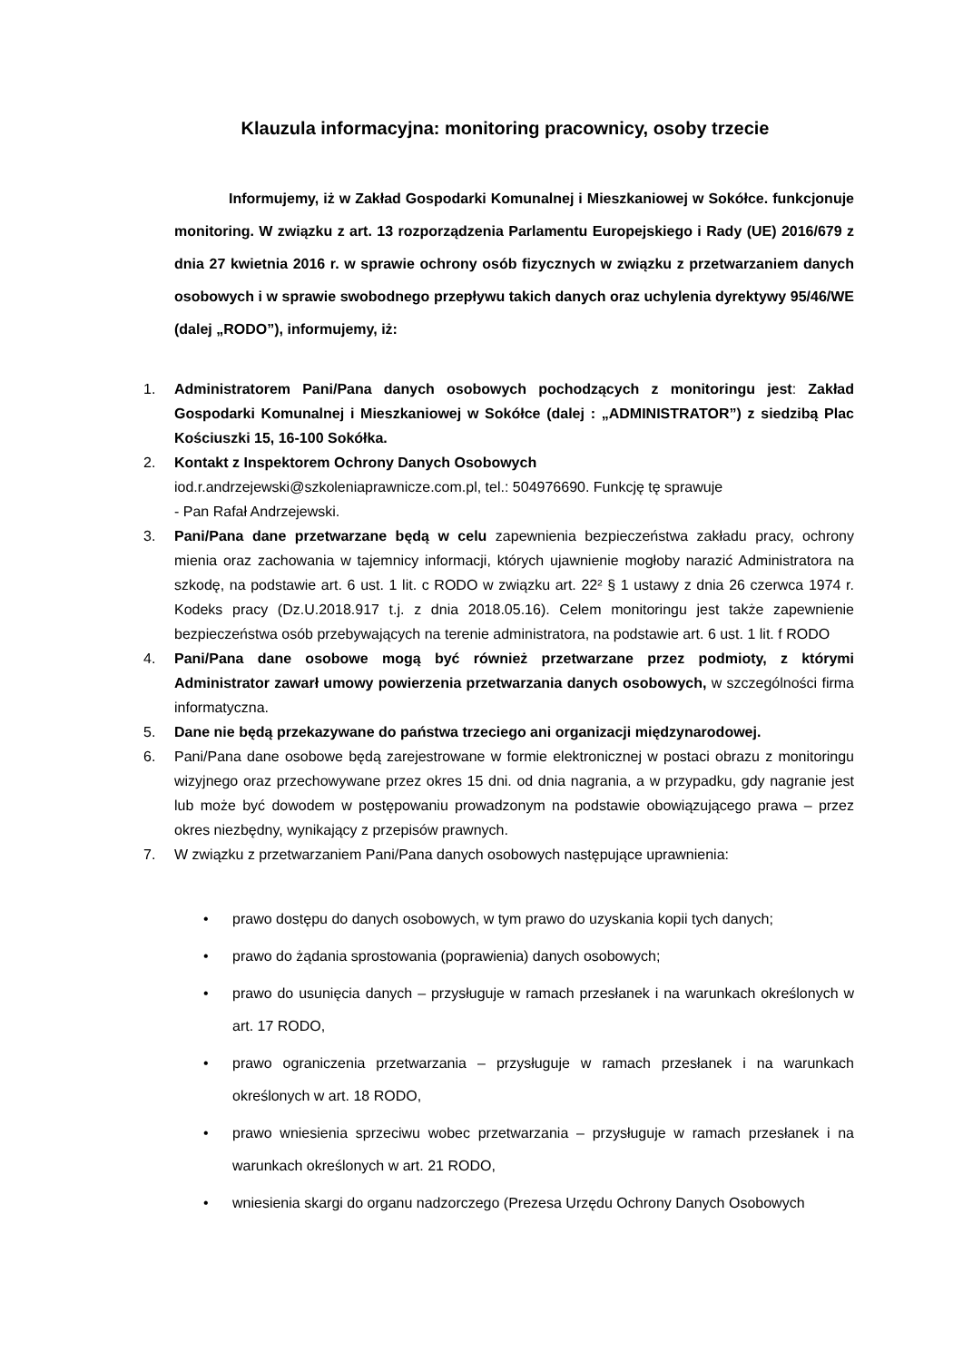Klauzula informacyjna: monitoring pracownicy, osoby trzecie
Informujemy, iż w Zakład Gospodarki Komunalnej i Mieszkaniowej w Sokółce. funkcjonuje monitoring. W związku z art. 13 rozporządzenia Parlamentu Europejskiego i Rady (UE) 2016/679 z dnia 27 kwietnia 2016 r. w sprawie ochrony osób fizycznych w związku z przetwarzaniem danych osobowych i w sprawie swobodnego przepływu takich danych oraz uchylenia dyrektywy 95/46/WE (dalej „RODO”), informujemy, iż:
1. Administratorem Pani/Pana danych osobowych pochodzących z monitoringu jest: Zakład Gospodarki Komunalnej i Mieszkaniowej w Sokółce (dalej : „ADMINISTRATOR”) z siedzibą Plac Kościuszki 15, 16-100 Sokółka.
2. Kontakt z Inspektorem Ochrony Danych Osobowych
iod.r.andrzejewski@szkoleniaprawnicze.com.pl, tel.: 504976690. Funkcję tę sprawuje
- Pan Rafał Andrzejewski.
3. Pani/Pana dane przetwarzane będą w celu zapewnienia bezpieczeństwa zakładu pracy, ochrony mienia oraz zachowania w tajemnicy informacji, których ujawnienie mogłoby narazić Administratora na szkodę, na podstawie art. 6 ust. 1 lit. c RODO w związku art. 22² § 1 ustawy z dnia 26 czerwca 1974 r. Kodeks pracy (Dz.U.2018.917 t.j. z dnia 2018.05.16). Celem monitoringu jest także zapewnienie bezpieczeństwa osób przebywających na terenie administratora, na podstawie art. 6 ust. 1 lit. f RODO
4. Pani/Pana dane osobowe mogą być również przetwarzane przez podmioty, z którymi Administrator zawarł umowy powierzenia przetwarzania danych osobowych, w szczególności firma informatyczna.
5. Dane nie będą przekazywane do państwa trzeciego ani organizacji międzynarodowej.
6. Pani/Pana dane osobowe będą zarejestrowane w formie elektronicznej w postaci obrazu z monitoringu wizyjnego oraz przechowywane przez okres 15 dni. od dnia nagrania, a w przypadku, gdy nagranie jest lub może być dowodem w postępowaniu prowadzonym na podstawie obowiązującego prawa – przez okres niezbędny, wynikający z przepisów prawnych.
7. W związku z przetwarzaniem Pani/Pana danych osobowych następujące uprawnienia:
• prawo dostępu do danych osobowych, w tym prawo do uzyskania kopii tych danych;
• prawo do żądania sprostowania (poprawienia) danych osobowych;
• prawo do usunięcia danych – przysługuje w ramach przesłanek i na warunkach określonych w art. 17 RODO,
• prawo ograniczenia przetwarzania – przysługuje w ramach przesłanek i na warunkach określonych w art. 18 RODO,
• prawo wniesienia sprzeciwu wobec przetwarzania – przysługuje w ramach przesłanek i na warunkach określonych w art. 21 RODO,
• wniesienia skargi do organu nadzorczego (Prezesa Urzędu Ochrony Danych Osobowych